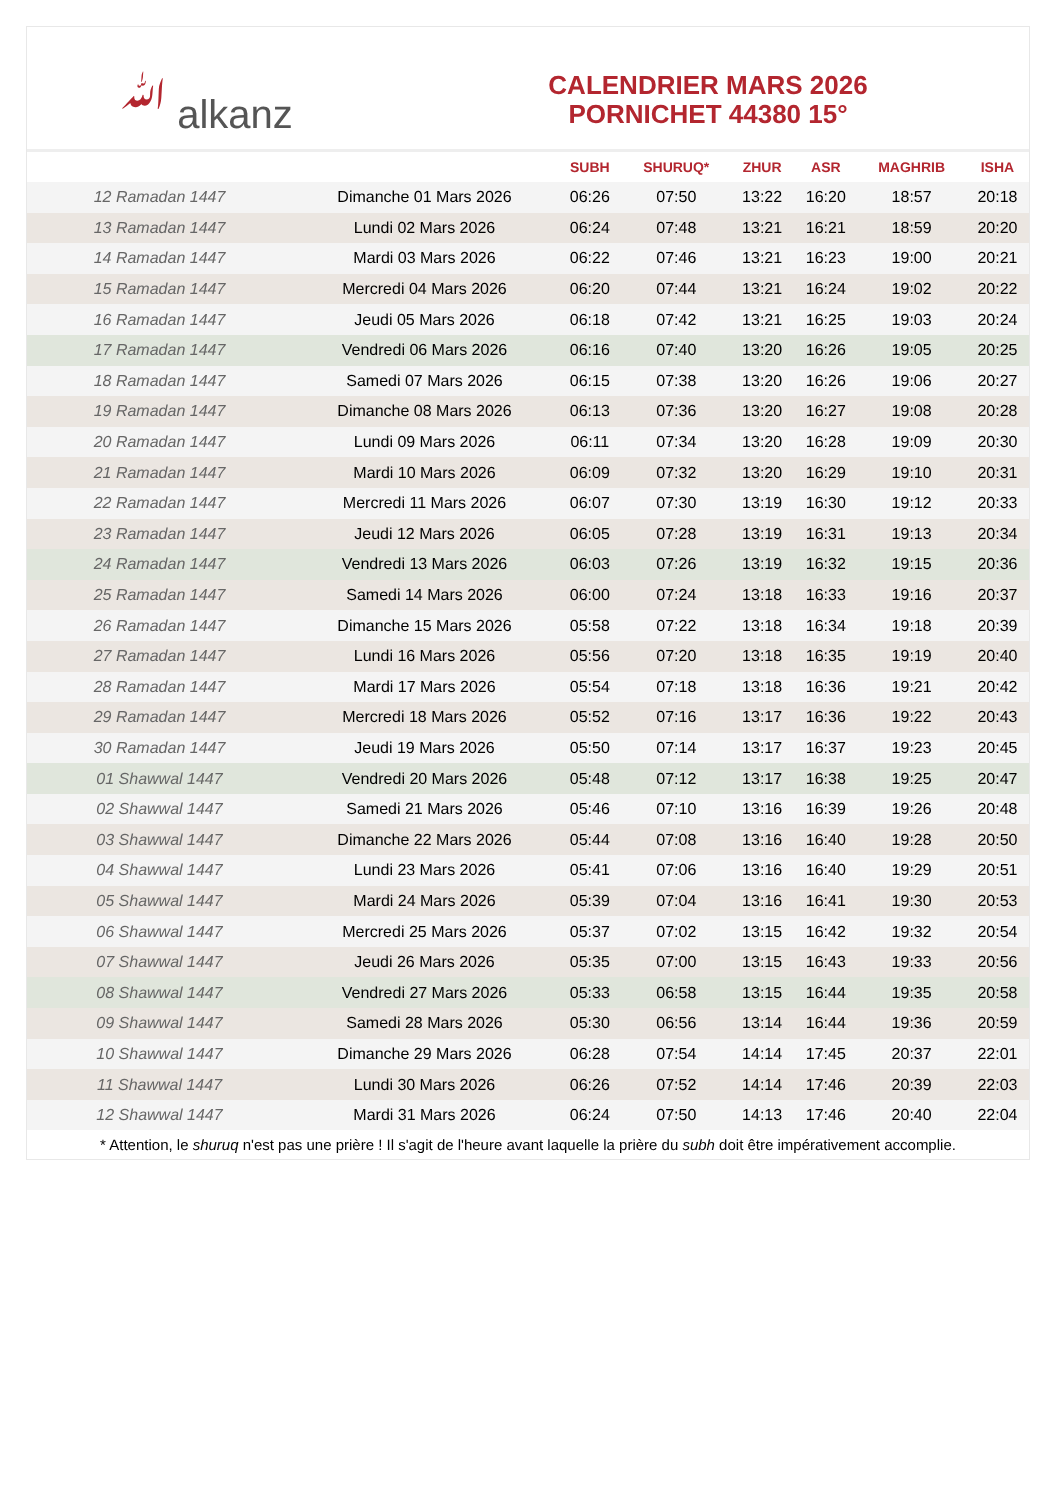ﷲ alkanz
CALENDRIER MARS 2026
PORNICHET 44380 15°
| | | SUBH | SHURUQ* | ZHUR | ASR | MAGHRIB | ISHA |
| --- | --- | --- | --- | --- | --- | --- | --- |
| 12 Ramadan 1447 | Dimanche 01 Mars 2026 | 06:26 | 07:50 | 13:22 | 16:20 | 18:57 | 20:18 |
| 13 Ramadan 1447 | Lundi 02 Mars 2026 | 06:24 | 07:48 | 13:21 | 16:21 | 18:59 | 20:20 |
| 14 Ramadan 1447 | Mardi 03 Mars 2026 | 06:22 | 07:46 | 13:21 | 16:23 | 19:00 | 20:21 |
| 15 Ramadan 1447 | Mercredi 04 Mars 2026 | 06:20 | 07:44 | 13:21 | 16:24 | 19:02 | 20:22 |
| 16 Ramadan 1447 | Jeudi 05 Mars 2026 | 06:18 | 07:42 | 13:21 | 16:25 | 19:03 | 20:24 |
| 17 Ramadan 1447 | Vendredi 06 Mars 2026 | 06:16 | 07:40 | 13:20 | 16:26 | 19:05 | 20:25 |
| 18 Ramadan 1447 | Samedi 07 Mars 2026 | 06:15 | 07:38 | 13:20 | 16:26 | 19:06 | 20:27 |
| 19 Ramadan 1447 | Dimanche 08 Mars 2026 | 06:13 | 07:36 | 13:20 | 16:27 | 19:08 | 20:28 |
| 20 Ramadan 1447 | Lundi 09 Mars 2026 | 06:11 | 07:34 | 13:20 | 16:28 | 19:09 | 20:30 |
| 21 Ramadan 1447 | Mardi 10 Mars 2026 | 06:09 | 07:32 | 13:20 | 16:29 | 19:10 | 20:31 |
| 22 Ramadan 1447 | Mercredi 11 Mars 2026 | 06:07 | 07:30 | 13:19 | 16:30 | 19:12 | 20:33 |
| 23 Ramadan 1447 | Jeudi 12 Mars 2026 | 06:05 | 07:28 | 13:19 | 16:31 | 19:13 | 20:34 |
| 24 Ramadan 1447 | Vendredi 13 Mars 2026 | 06:03 | 07:26 | 13:19 | 16:32 | 19:15 | 20:36 |
| 25 Ramadan 1447 | Samedi 14 Mars 2026 | 06:00 | 07:24 | 13:18 | 16:33 | 19:16 | 20:37 |
| 26 Ramadan 1447 | Dimanche 15 Mars 2026 | 05:58 | 07:22 | 13:18 | 16:34 | 19:18 | 20:39 |
| 27 Ramadan 1447 | Lundi 16 Mars 2026 | 05:56 | 07:20 | 13:18 | 16:35 | 19:19 | 20:40 |
| 28 Ramadan 1447 | Mardi 17 Mars 2026 | 05:54 | 07:18 | 13:18 | 16:36 | 19:21 | 20:42 |
| 29 Ramadan 1447 | Mercredi 18 Mars 2026 | 05:52 | 07:16 | 13:17 | 16:36 | 19:22 | 20:43 |
| 30 Ramadan 1447 | Jeudi 19 Mars 2026 | 05:50 | 07:14 | 13:17 | 16:37 | 19:23 | 20:45 |
| 01 Shawwal 1447 | Vendredi 20 Mars 2026 | 05:48 | 07:12 | 13:17 | 16:38 | 19:25 | 20:47 |
| 02 Shawwal 1447 | Samedi 21 Mars 2026 | 05:46 | 07:10 | 13:16 | 16:39 | 19:26 | 20:48 |
| 03 Shawwal 1447 | Dimanche 22 Mars 2026 | 05:44 | 07:08 | 13:16 | 16:40 | 19:28 | 20:50 |
| 04 Shawwal 1447 | Lundi 23 Mars 2026 | 05:41 | 07:06 | 13:16 | 16:40 | 19:29 | 20:51 |
| 05 Shawwal 1447 | Mardi 24 Mars 2026 | 05:39 | 07:04 | 13:16 | 16:41 | 19:30 | 20:53 |
| 06 Shawwal 1447 | Mercredi 25 Mars 2026 | 05:37 | 07:02 | 13:15 | 16:42 | 19:32 | 20:54 |
| 07 Shawwal 1447 | Jeudi 26 Mars 2026 | 05:35 | 07:00 | 13:15 | 16:43 | 19:33 | 20:56 |
| 08 Shawwal 1447 | Vendredi 27 Mars 2026 | 05:33 | 06:58 | 13:15 | 16:44 | 19:35 | 20:58 |
| 09 Shawwal 1447 | Samedi 28 Mars 2026 | 05:30 | 06:56 | 13:14 | 16:44 | 19:36 | 20:59 |
| 10 Shawwal 1447 | Dimanche 29 Mars 2026 | 06:28 | 07:54 | 14:14 | 17:45 | 20:37 | 22:01 |
| 11 Shawwal 1447 | Lundi 30 Mars 2026 | 06:26 | 07:52 | 14:14 | 17:46 | 20:39 | 22:03 |
| 12 Shawwal 1447 | Mardi 31 Mars 2026 | 06:24 | 07:50 | 14:13 | 17:46 | 20:40 | 22:04 |
* Attention, le shuruq n'est pas une prière ! Il s'agit de l'heure avant laquelle la prière du subh doit être impérativement accomplie.